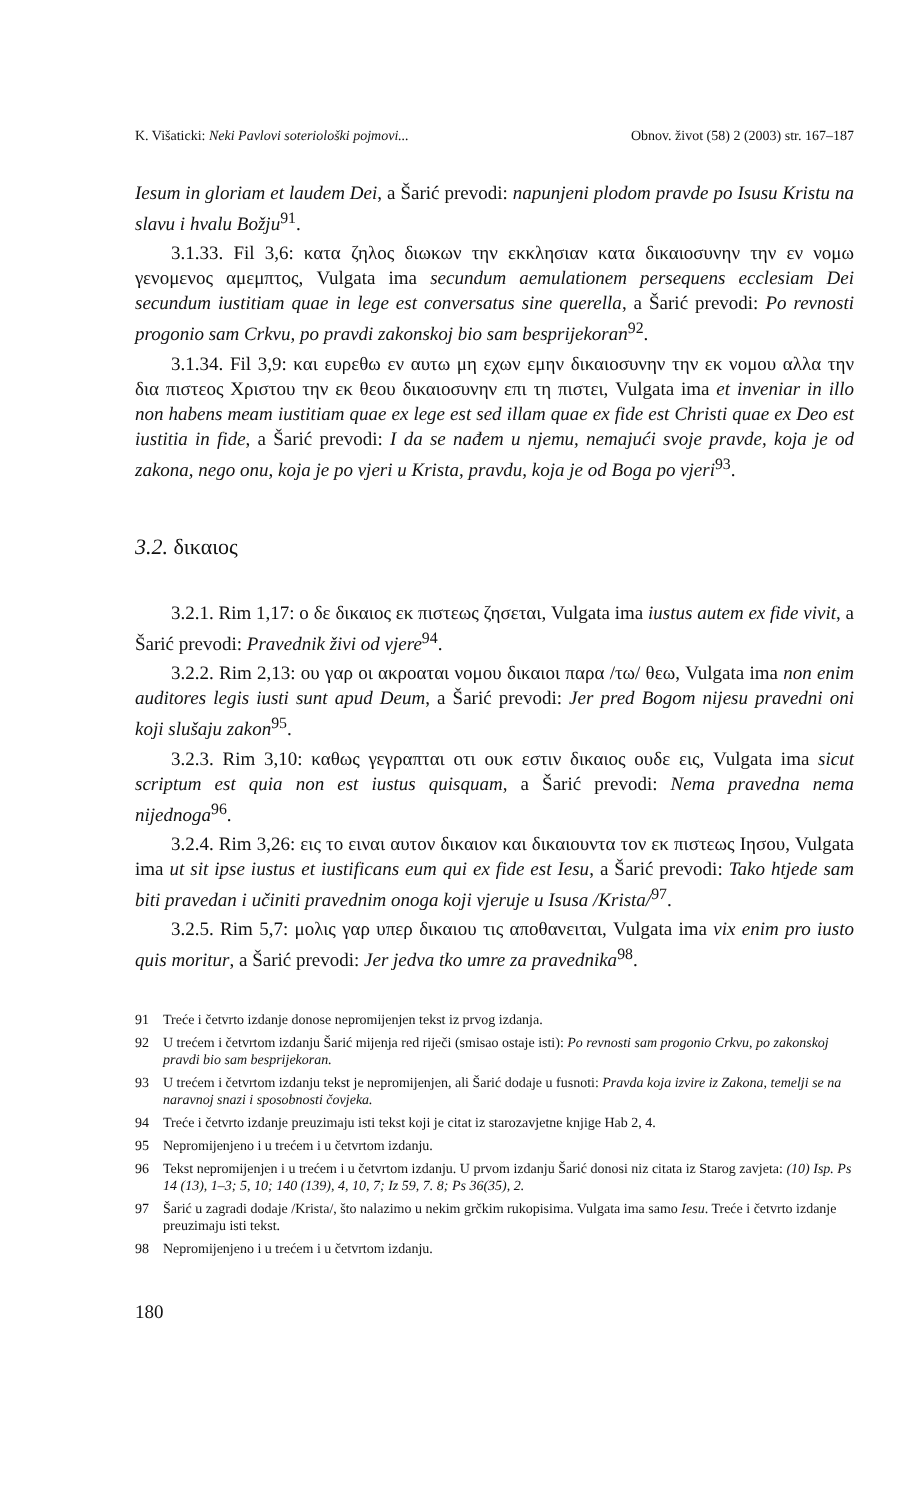K. Višaticki: Neki Pavlovi soteriološki pojmovi... Obnov. život (58) 2 (2003) str. 167–187
Iesum in gloriam et laudem Dei, a Šarić prevodi: napunjeni plodom pravde po Isusu Kristu na slavu i hvalu Božju<sup>91</sup>.
3.1.33. Fil 3,6: κατα ζηλος διωκων την εκκλησιαν κατα δικαιοσυνην την εν νομω γενομενος αμεμπτος, Vulgata ima secundum aemulationem persequens ecclesiam Dei secundum iustitiam quae in lege est conversatus sine querella, a Šarić prevodi: Po revnosti progonio sam Crkvu, po pravdi zakonskoj bio sam besprijekoran<sup>92</sup>.
3.1.34. Fil 3,9: και ευρεθω εν αυτω μη εχων εμην δικαιοσυνην την εκ νομου αλλα την δια πιστεος Χριστου την εκ θεου δικαιοσυνην επι τη πιστει, Vulgata ima et inveniar in illo non habens meam iustitiam quae ex lege est sed illam quae ex fide est Christi quae ex Deo est iustitia in fide, a Šarić prevodi: I da se nađem u njemu, nemajući svoje pravde, koja je od zakona, nego onu, koja je po vjeri u Krista, pravdu, koja je od Boga po vjeri<sup>93</sup>.
3.2. δικαιος
3.2.1. Rim 1,17: ο δε δικαιος εκ πιστεως ζησεται, Vulgata ima iustus autem ex fide vivit, a Šarić prevodi: Pravednik živi od vjere<sup>94</sup>.
3.2.2. Rim 2,13: ου γαρ οι ακροαται νομου δικαιοι παρα /τω/ θεω, Vulgata ima non enim auditores legis iusti sunt apud Deum, a Šarić prevodi: Jer pred Bogom nijesu pravedni oni koji slušaju zakon<sup>95</sup>.
3.2.3. Rim 3,10: καθως γεγραπται οτι ουκ εστιν δικαιος ουδε εις, Vulgata ima sicut scriptum est quia non est iustus quisquam, a Šarić prevodi: Nema pravedna nema nijednoga<sup>96</sup>.
3.2.4. Rim 3,26: εις το ειναι αυτον δικαιον και δικαιουντα τον εκ πιστεως Ιησου, Vulgata ima ut sit ipse iustus et iustificans eum qui ex fide est Iesu, a Šarić prevodi: Tako htjede sam biti pravedan i učiniti pravednim onoga koji vjeruje u Isusa /Krista/<sup>97</sup>.
3.2.5. Rim 5,7: μολις γαρ υπερ δικαιου τις αποθανειται, Vulgata ima vix enim pro iusto quis moritur, a Šarić prevodi: Jer jedva tko umre za pravednika<sup>98</sup>.
91 Treće i četvrto izdanje donose nepromijenjen tekst iz prvog izdanja.
92 U trećem i četvrtom izdanju Šarić mijenja red riječi (smisao ostaje isti): Po revnosti sam progonio Crkvu, po zakonskoj pravdi bio sam besprijekoran.
93 U trećem i četvrtom izdanju tekst je nepromijenjen, ali Šarić dodaje u fusnoti: Pravda koja izvire iz Zakona, temelji se na naravnoj snazi i sposobnosti čovjeka.
94 Treće i četvrto izdanje preuzimaju isti tekst koji je citat iz starozavjetne knjige Hab 2, 4.
95 Nepromijenjeno i u trećem i u četvrtom izdanju.
96 Tekst nepromijenjen i u trećem i u četvrtom izdanju. U prvom izdanju Šarić donosi niz citata iz Starog zavjeta: (10) Isp. Ps 14 (13), 1–3; 5, 10; 140 (139), 4, 10, 7; Iz 59, 7. 8; Ps 36(35), 2.
97 Šarić u zagradi dodaje /Krista/, što nalazimo u nekim grčkim rukopisima. Vulgata ima samo Iesu. Treće i četvrto izdanje preuzimaju isti tekst.
98 Nepromijenjeno i u trećem i u četvrtom izdanju.
180